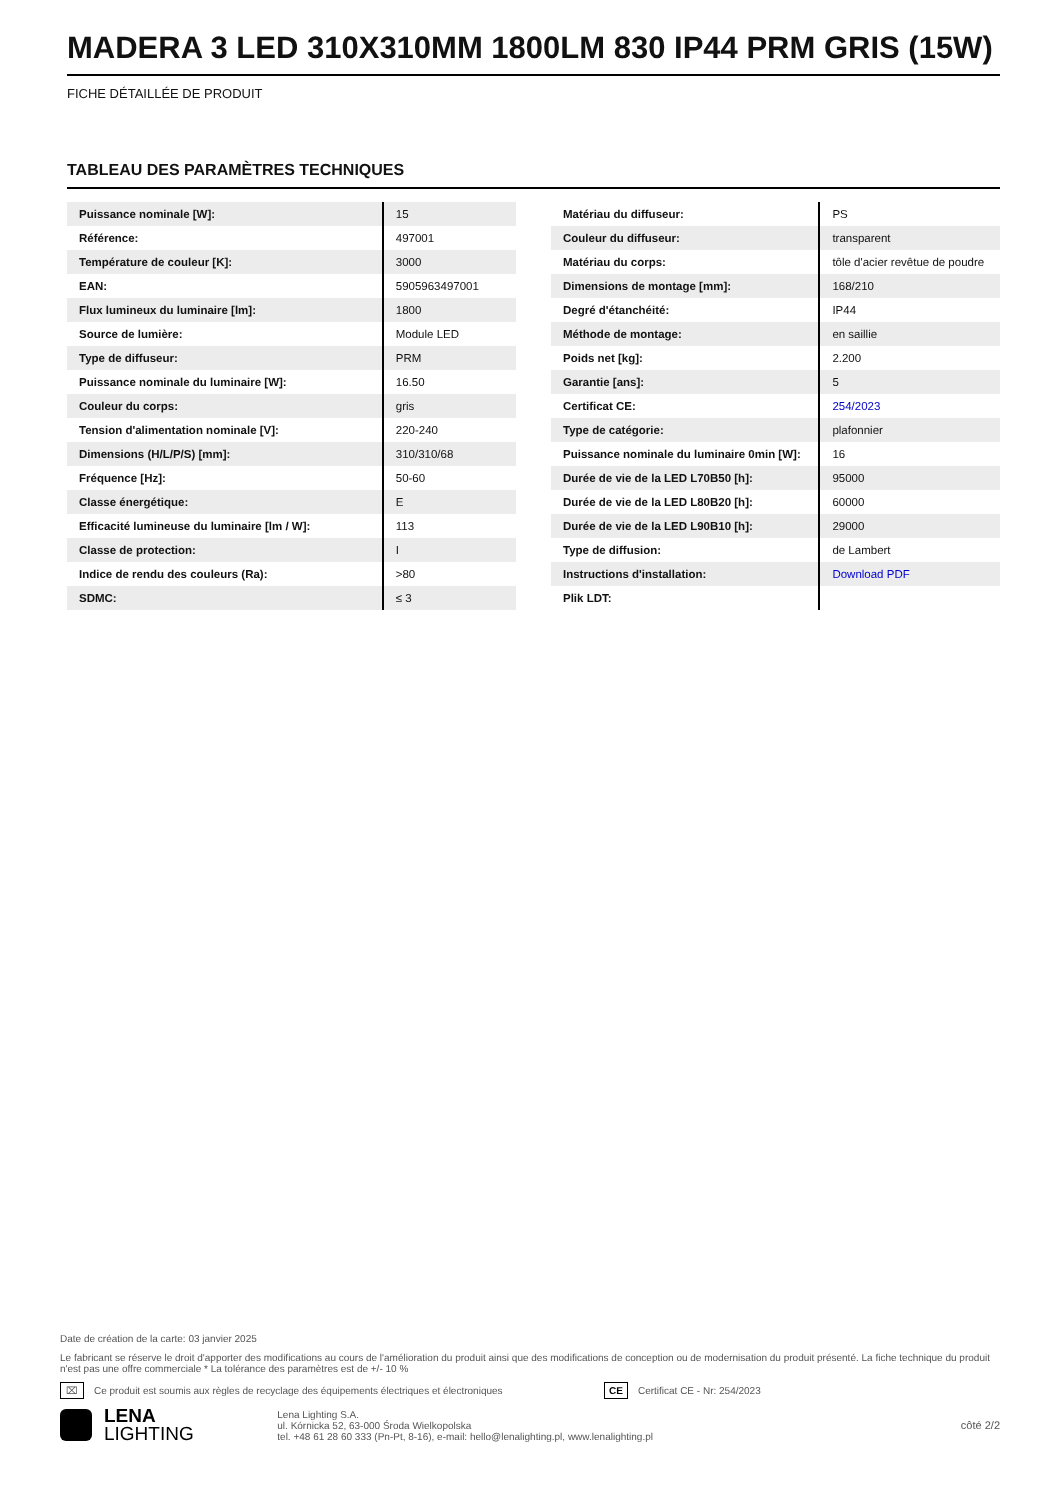MADERA 3 LED 310X310MM 1800LM 830 IP44 PRM GRIS (15W)
FICHE DÉTAILLÉE DE PRODUIT
TABLEAU DES PARAMÈTRES TECHNIQUES
| Puissance nominale [W]: | 15 |
| Référence: | 497001 |
| Température de couleur [K]: | 3000 |
| EAN: | 5905963497001 |
| Flux lumineux du luminaire [lm]: | 1800 |
| Source de lumière: | Module LED |
| Type de diffuseur: | PRM |
| Puissance nominale du luminaire [W]: | 16.50 |
| Couleur du corps: | gris |
| Tension d'alimentation nominale [V]: | 220-240 |
| Dimensions (H/L/P/S) [mm]: | 310/310/68 |
| Fréquence [Hz]: | 50-60 |
| Classe énergétique: | E |
| Efficacité lumineuse du luminaire [lm / W]: | 113 |
| Classe de protection: | I |
| Indice de rendu des couleurs (Ra): | >80 |
| SDMC: | ≤ 3 |
| Matériau du diffuseur: | PS |
| Couleur du diffuseur: | transparent |
| Matériau du corps: | tôle d'acier revêtue de poudre |
| Dimensions de montage [mm]: | 168/210 |
| Degré d'étanchéité: | IP44 |
| Méthode de montage: | en saillie |
| Poids net [kg]: | 2.200 |
| Garantie [ans]: | 5 |
| Certificat CE: | 254/2023 |
| Type de catégorie: | plafonnier |
| Puissance nominale du luminaire 0min [W]: | 16 |
| Durée de vie de la LED L70B50 [h]: | 95000 |
| Durée de vie de la LED L80B20 [h]: | 60000 |
| Durée de vie de la LED L90B10 [h]: | 29000 |
| Type de diffusion: | de Lambert |
| Instructions d'installation: | Download PDF |
| Plik LDT: | |
Date de création de la carte: 03 janvier 2025
Le fabricant se réserve le droit d'apporter des modifications au cours de l'amélioration du produit ainsi que des modifications de conception ou de modernisation du produit présenté. La fiche technique du produit n'est pas une offre commerciale * La tolérance des paramètres est de +/- 10 %
⌧ Ce produit est soumis aux règles de recyclage des équipements électriques et électroniques CE Certificat CE - Nr: 254/2023
LENA
LIGHTING
Lena Lighting S.A.
ul. Kórnicka 52, 63-000 Środa Wielkopolska
tel. +48 61 28 60 333 (Pn-Pt, 8-16), e-mail: hello@lenalighting.pl, www.lenalighting.pl
côté 2/2